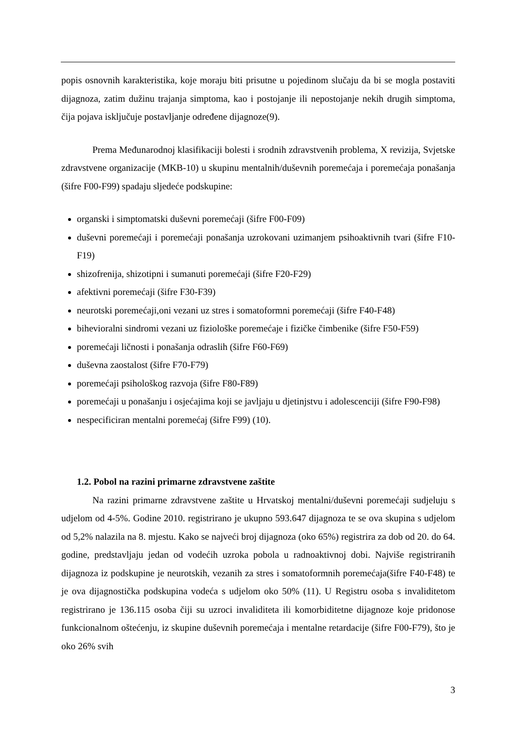popis osnovnih karakteristika, koje moraju biti prisutne u pojedinom slučaju da bi se mogla postaviti dijagnoza, zatim dužinu trajanja simptoma, kao i postojanje ili nepostojanje nekih drugih simptoma, čija pojava isključuje postavljanje određene dijagnoze(9).
Prema Međunarodnoj klasifikaciji bolesti i srodnih zdravstvenih problema, X revizija, Svjetske zdravstvene organizacije (MKB-10) u skupinu mentalnih/duševnih poremećaja i poremećaja ponašanja (šifre F00-F99) spadaju sljedeće podskupine:
organski i simptomatski duševni poremećaji (šifre F00-F09)
duševni poremećaji i poremećaji ponašanja uzrokovani uzimanjem psihoaktivnih tvari (šifre F10-F19)
shizofrenija, shizotipni i sumanuti poremećaji (šifre F20-F29)
afektivni poremećaji (šifre F30-F39)
neurotski poremećaji,oni vezani uz stres i somatoformni poremećaji (šifre F40-F48)
bihevioralni sindromi vezani uz fiziološke poremećaje i fizičke čimbenike (šifre F50-F59)
poremećaji ličnosti i ponašanja odraslih (šifre F60-F69)
duševna zaostalost (šifre F70-F79)
poremećaji psihološkog razvoja (šifre F80-F89)
poremećaji u ponašanju i osjećajima koji se javljaju u djetinjstvu i adolescenciji (šifre F90-F98)
nespecificiran mentalni poremećaj (šifre F99) (10).
1.2. Pobol na razini primarne zdravstvene zaštite
Na razini primarne zdravstvene zaštite u Hrvatskoj mentalni/duševni poremećaji sudjeluju s udjelom od 4-5%. Godine 2010. registrirano je ukupno 593.647 dijagnoza te se ova skupina s udjelom od 5,2% nalazila na 8. mjestu. Kako se najveći broj dijagnoza (oko 65%) registrira za dob od 20. do 64. godine, predstavljaju jedan od vodećih uzroka pobola u radnoaktivnoj dobi. Najviše registriranih dijagnoza iz podskupine je neurotskih, vezanih za stres i somatoformnih poremećaja(šifre F40-F48) te je ova dijagnostička podskupina vodeća s udjelom oko 50% (11). U Registru osoba s invaliditetom registrirano je 136.115 osoba čiji su uzroci invaliditeta ili komorbiditetne dijagnoze koje pridonose funkcionalnom oštećenju, iz skupine duševnih poremećaja i mentalne retardacije (šifre F00-F79), što je oko 26% svih
3